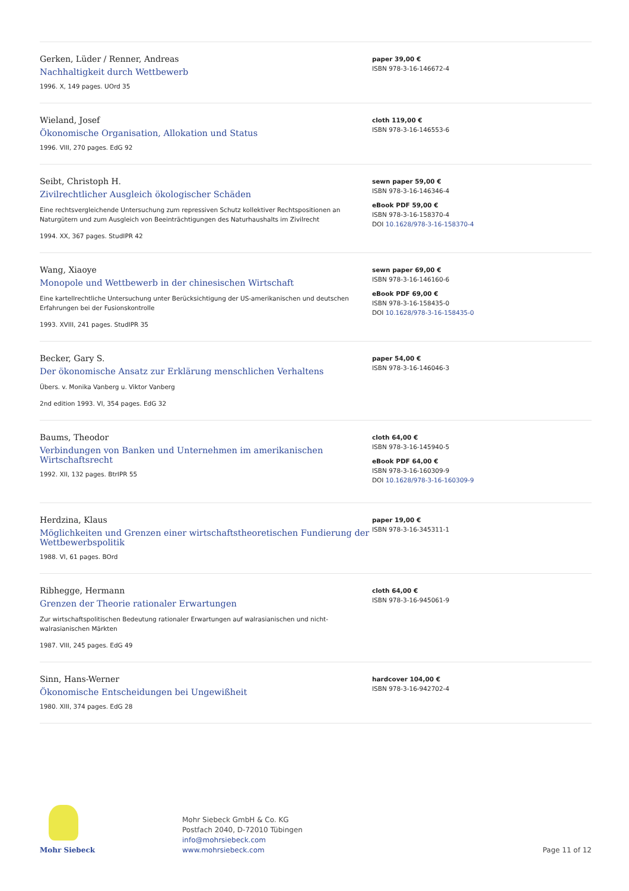Gerken, Lüder / Renner, Andreas
Nachhaltigkeit durch Wettbewerb
1996. X, 149 pages. UOrd 35
paper 39,00 €
ISBN 978-3-16-146672-4
Wieland, Josef
Ökonomische Organisation, Allokation und Status
1996. VIII, 270 pages. EdG 92
cloth 119,00 €
ISBN 978-3-16-146553-6
Seibt, Christoph H.
Zivilrechtlicher Ausgleich ökologischer Schäden
Eine rechtsvergleichende Untersuchung zum repressiven Schutz kollektiver Rechtspositionen an Naturgütern und zum Ausgleich von Beeinträchtigungen des Naturhaushalts im Zivilrecht
1994. XX, 367 pages. StudIPR 42
sewn paper 59,00 €
ISBN 978-3-16-146346-4
eBook PDF 59,00 €
ISBN 978-3-16-158370-4
DOI 10.1628/978-3-16-158370-4
Wang, Xiaoye
Monopole und Wettbewerb in der chinesischen Wirtschaft
Eine kartellrechtliche Untersuchung unter Berücksichtigung der US-amerikanischen und deutschen Erfahrungen bei der Fusionskontrolle
1993. XVIII, 241 pages. StudIPR 35
sewn paper 69,00 €
ISBN 978-3-16-146160-6
eBook PDF 69,00 €
ISBN 978-3-16-158435-0
DOI 10.1628/978-3-16-158435-0
Becker, Gary S.
Der ökonomische Ansatz zur Erklärung menschlichen Verhaltens
Übers. v. Monika Vanberg u. Viktor Vanberg
2nd edition 1993. VI, 354 pages. EdG 32
paper 54,00 €
ISBN 978-3-16-146046-3
Baums, Theodor
Verbindungen von Banken und Unternehmen im amerikanischen Wirtschaftsrecht
1992. XII, 132 pages. BtrIPR 55
cloth 64,00 €
ISBN 978-3-16-145940-5
eBook PDF 64,00 €
ISBN 978-3-16-160309-9
DOI 10.1628/978-3-16-160309-9
Herdzina, Klaus
Möglichkeiten und Grenzen einer wirtschaftstheoretischen Fundierung der Wettbewerbspolitik
1988. VI, 61 pages. BOrd
paper 19,00 €
ISBN 978-3-16-345311-1
Ribhegge, Hermann
Grenzen der Theorie rationaler Erwartungen
Zur wirtschaftspolitischen Bedeutung rationaler Erwartungen auf walrasianischen und nicht-walrasianischen Märkten
1987. VIII, 245 pages. EdG 49
cloth 64,00 €
ISBN 978-3-16-945061-9
Sinn, Hans-Werner
Ökonomische Entscheidungen bei Ungewißheit
1980. XIII, 374 pages. EdG 28
hardcover 104,00 €
ISBN 978-3-16-942702-4
Mohr Siebeck
Mohr Siebeck GmbH & Co. KG
Postfach 2040, D-72010 Tübingen
info@mohrsiebeck.com
www.mohrsiebeck.com
Page 11 of 12